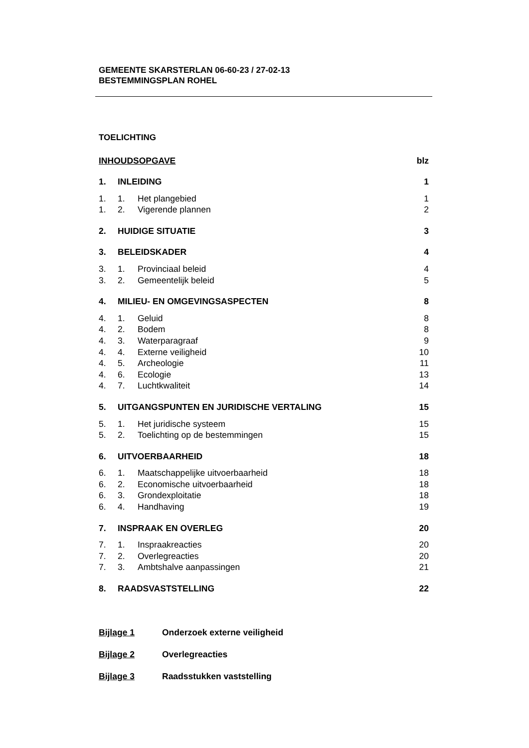GEMEENTE SKARSTERLAN 06-60-23 / 27-02-13
BESTEMMINGSPLAN ROHEL
TOELICHTING
INHOUDSOPGAVE blz
1. INLEIDING 1
1. 1. Het plangebied 1
1. 2. Vigerende plannen 2
2. HUIDIGE SITUATIE 3
3. BELEIDSKADER 4
3. 1. Provinciaal beleid 4
3. 2. Gemeentelijk beleid 5
4. MILIEU- EN OMGEVINGSASPECTEN 8
4. 1. Geluid 8
4. 2. Bodem 8
4. 3. Waterparagraaf 9
4. 4. Externe veiligheid 10
4. 5. Archeologie 11
4. 6. Ecologie 13
4. 7. Luchtkwaliteit 14
5. UITGANGSPUNTEN EN JURIDISCHE VERTALING 15
5. 1. Het juridische systeem 15
5. 2. Toelichting op de bestemmingen 15
6. UITVOERBAARHEID 18
6. 1. Maatschappelijke uitvoerbaarheid 18
6. 2. Economische uitvoerbaarheid 18
6. 3. Grondexploitatie 18
6. 4. Handhaving 19
7. INSPRAAK EN OVERLEG 20
7. 1. Inspraakreacties 20
7. 2. Overlegreacties 20
7. 3. Ambtshalve aanpassingen 21
8. RAADSVASTSTELLING 22
Bijlage 1 Onderzoek externe veiligheid
Bijlage 2 Overlegreacties
Bijlage 3 Raadsstukken vaststelling